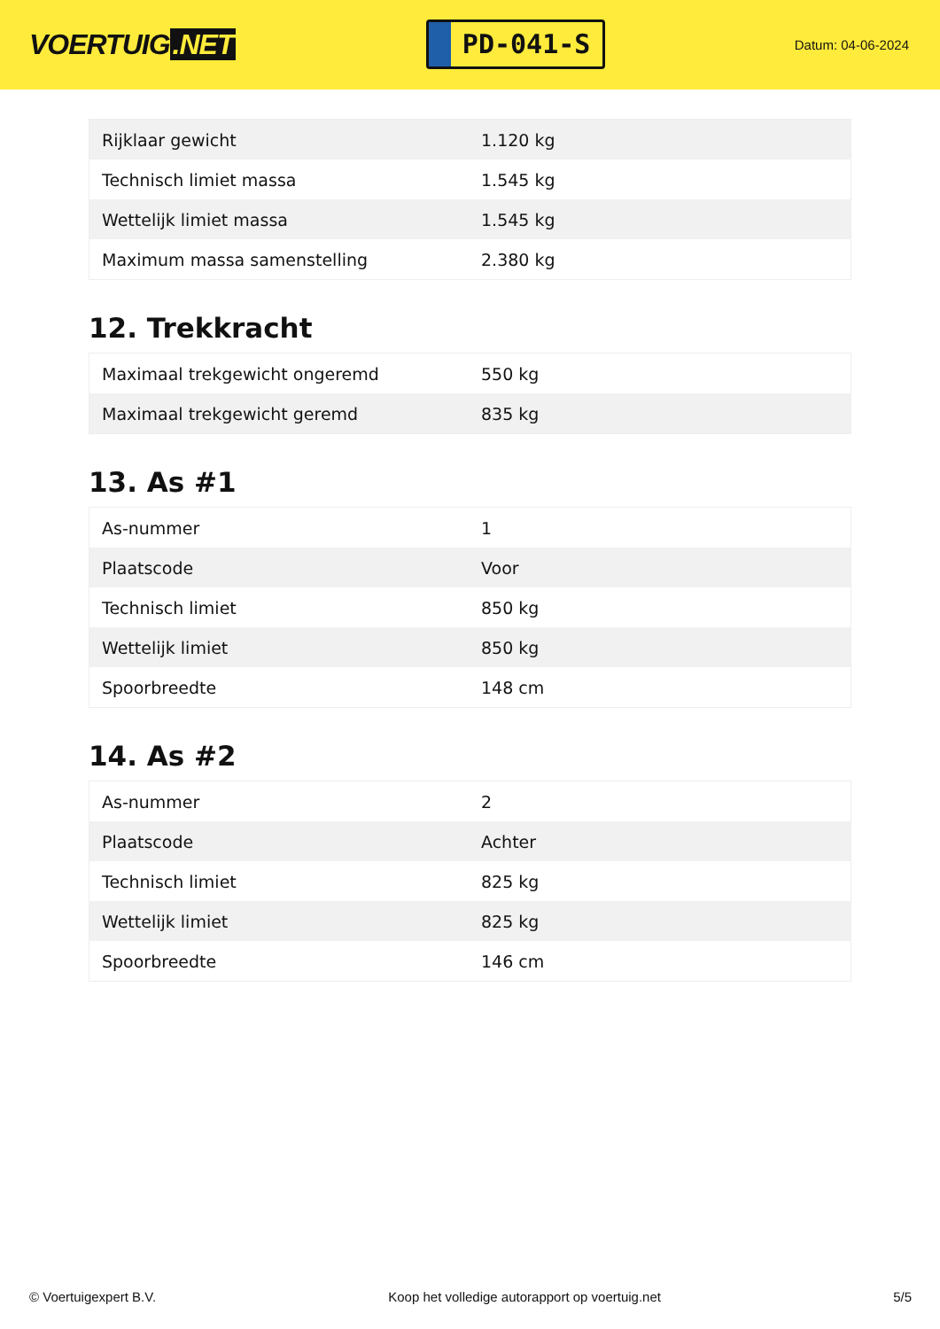VOERTUIG.NET
PD-041-S
Datum: 04-06-2024
| Rijklaar gewicht | 1.120 kg |
| Technisch limiet massa | 1.545 kg |
| Wettelijk limiet massa | 1.545 kg |
| Maximum massa samenstelling | 2.380 kg |
12. Trekkracht
| Maximaal trekgewicht ongeremd | 550 kg |
| Maximaal trekgewicht geremd | 835 kg |
13. As #1
| As-nummer | 1 |
| Plaatscode | Voor |
| Technisch limiet | 850 kg |
| Wettelijk limiet | 850 kg |
| Spoorbreedte | 148 cm |
14. As #2
| As-nummer | 2 |
| Plaatscode | Achter |
| Technisch limiet | 825 kg |
| Wettelijk limiet | 825 kg |
| Spoorbreedte | 146 cm |
© Voertuigexpert B.V. Koop het volledige autorapport op voertuig.net 5/5